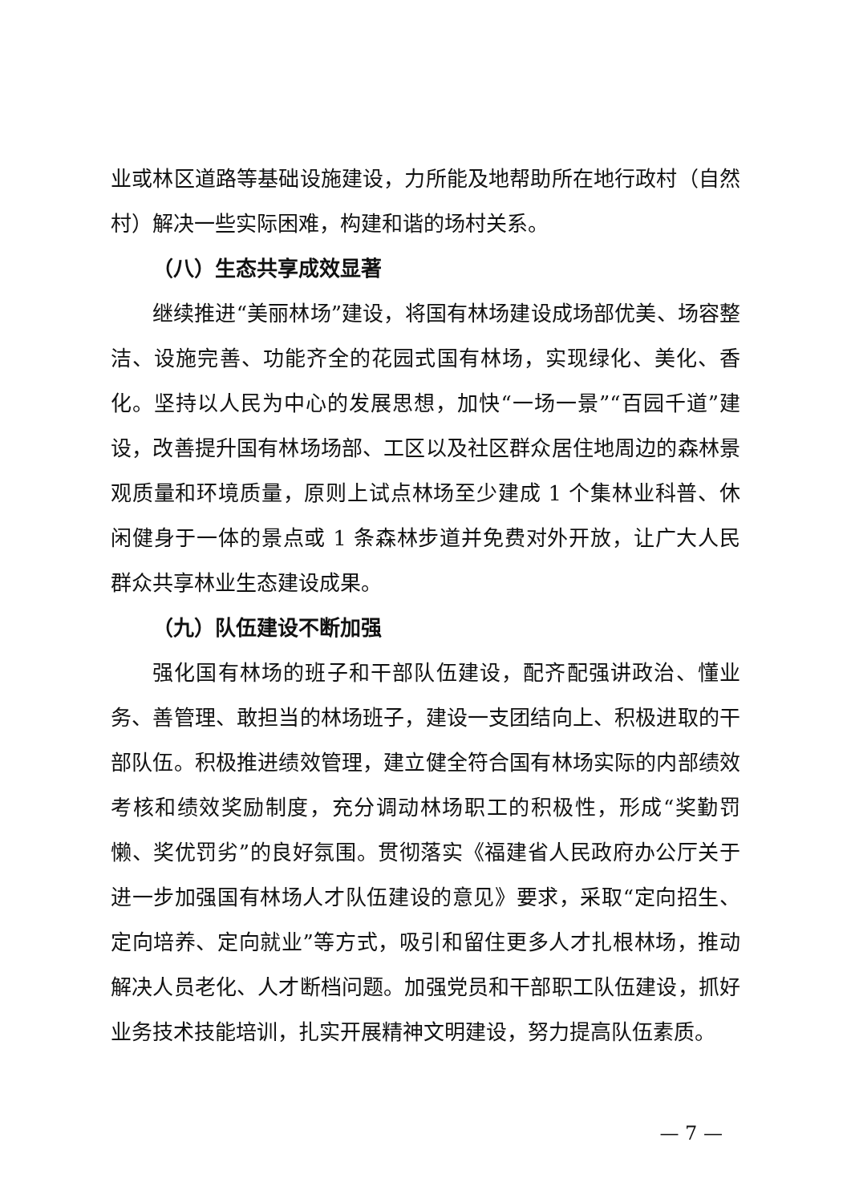业或林区道路等基础设施建设，力所能及地帮助所在地行政村（自然村）解决一些实际困难，构建和谐的场村关系。
（八）生态共享成效显著
继续推进“美丽林场”建设，将国有林场建设成场部优美、场容整洁、设施完善、功能齐全的花园式国有林场，实现绿化、美化、香化。坚持以人民为中心的发展思想，加快“一场一景”“百园千道”建设，改善提升国有林场场部、工区以及社区群众居住地周边的森林景观质量和环境质量，原则上试点林场至少建成 1 个集林业科普、休闲健身于一体的景点或 1 条森林步道并免费对外开放，让广大人民群众共享林业生态建设成果。
（九）队伍建设不断加强
强化国有林场的班子和干部队伍建设，配齐配强讲政治、懂业务、善管理、敢担当的林场班子，建设一支团结向上、积极进取的干部队伍。积极推进绩效管理，建立健全符合国有林场实际的内部绩效考核和绩效奖励制度，充分调动林场职工的积极性，形成“奖勤罚懒、奖优罚劣”的良好氛围。贯彻落实《福建省人民政府办公厅关于进一步加强国有林场人才队伍建设的意见》要求，采取“定向招生、定向培养、定向就业”等方式，吸引和留住更多人才扎根林场，推动解决人员老化、人才断档问题。加强党员和干部职工队伍建设，抓好业务技术技能培训，扎实开展精神文明建设，努力提高队伍素质。
— 7 —